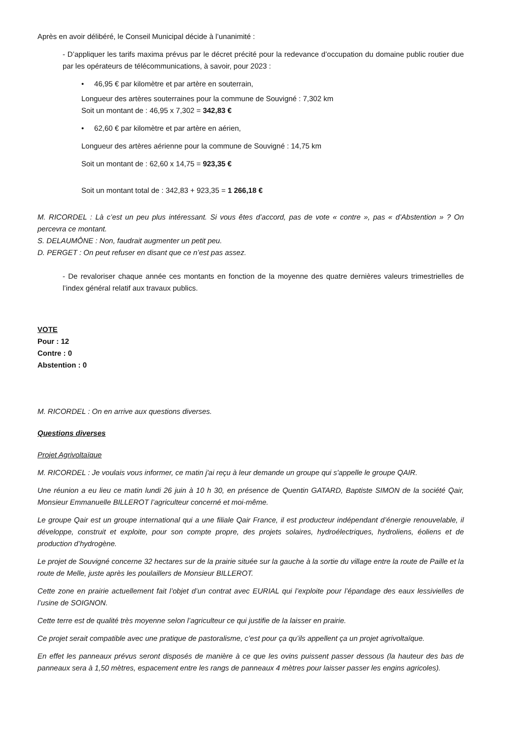Après en avoir délibéré, le Conseil Municipal décide à l’unanimité :
- D’appliquer les tarifs maxima prévus par le décret précité pour la redevance d’occupation du domaine public routier due par les opérateurs de télécommunications, à savoir, pour 2023 :
• 46,95 € par kilomètre et par artère en souterrain,
Longueur des artères souterraines pour la commune de Souvigné : 7,302 km
Soit un montant de : 46,95 x 7,302 = 342,83 €
• 62,60 € par kilomètre et par artère en aérien,
Longueur des artères aérienne pour la commune de Souvigné : 14,75 km
Soit un montant de : 62,60 x 14,75 = 923,35 €
Soit un montant total de : 342,83 + 923,35 = 1 266,18 €
M. RICORDEL : Là c’est un peu plus intéressant. Si vous êtes d’accord, pas de vote « contre », pas « d’Abstention » ? On percevra ce montant.
S. DELAUMÔNE : Non, faudrait augmenter un petit peu.
D. PERGET : On peut refuser en disant que ce n’est pas assez.
- De revaloriser chaque année ces montants en fonction de la moyenne des quatre dernières valeurs trimestrielles de l’index général relatif aux travaux publics.
VOTE
Pour : 12
Contre : 0
Abstention : 0
M. RICORDEL : On en arrive aux questions diverses.
Questions diverses
Projet Agrivoltaïque
M. RICORDEL : Je voulais vous informer, ce matin j'ai reçu à leur demande un groupe qui s'appelle le groupe QAIR.
Une réunion a eu lieu ce matin lundi 26 juin à 10 h 30, en présence de Quentin GATARD, Baptiste SIMON de la société Qair, Monsieur Emmanuelle BILLEROT l’agriculteur concerné et moi-même.
Le groupe Qair est un groupe international qui a une filiale Qair France, il est producteur indépendant d’énergie renouvelable, il développe, construit et exploite, pour son compte propre, des projets solaires, hydroélectriques, hydroliens, éoliens et de production d’hydrogène.
Le projet de Souvigné concerne 32 hectares sur de la prairie située sur la gauche à la sortie du village entre la route de Paille et la route de Melle, juste après les poulaillers de Monsieur BILLEROT.
Cette zone en prairie actuellement fait l’objet d’un contrat avec EURIAL qui l’exploite pour l’épandage des eaux lessivielles de l’usine de SOIGNON.
Cette terre est de qualité très moyenne selon l’agriculteur ce qui justifie de la laisser en prairie.
Ce projet serait compatible avec une pratique de pastoralisme, c’est pour ça qu’ils appellent ça un projet agrivoltaïque.
En effet les panneaux prévus seront disposés de manière à ce que les ovins puissent passer dessous (la hauteur des bas de panneaux sera à 1,50 mètres, espacement entre les rangs de panneaux 4 mètres pour laisser passer les engins agricoles).